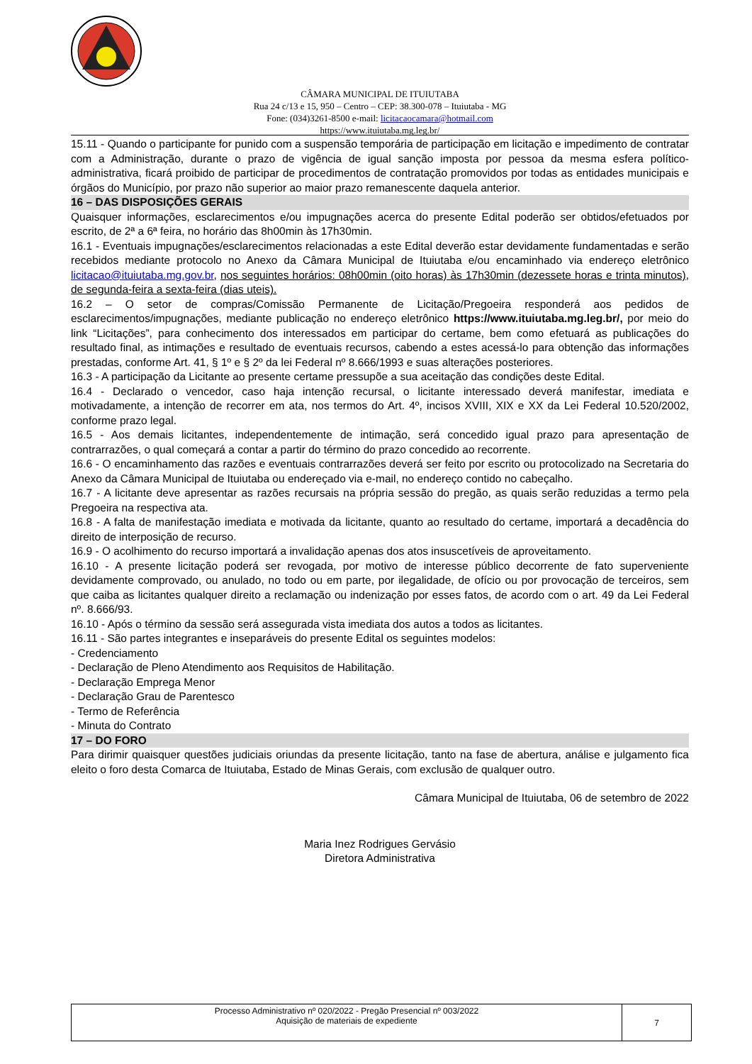CÂMARA MUNICIPAL DE ITUIUTABA
Rua 24 c/13 e 15, 950 – Centro – CEP: 38.300-078 – Ituiutaba - MG
Fone: (034)3261-8500 e-mail: licitacaocamara@hotmail.com
https://www.ituiutaba.mg.leg.br/
15.11 - Quando o participante for punido com a suspensão temporária de participação em licitação e impedimento de contratar com a Administração, durante o prazo de vigência de igual sanção imposta por pessoa da mesma esfera político-administrativa, ficará proibido de participar de procedimentos de contratação promovidos por todas as entidades municipais e órgãos do Município, por prazo não superior ao maior prazo remanescente daquela anterior.
16 – DAS DISPOSIÇÕES GERAIS
Quaisquer informações, esclarecimentos e/ou impugnações acerca do presente Edital poderão ser obtidos/efetuados por escrito, de 2ª a 6ª feira, no horário das 8h00min às 17h30min.
16.1 - Eventuais impugnações/esclarecimentos relacionadas a este Edital deverão estar devidamente fundamentadas e serão recebidos mediante protocolo no Anexo da Câmara Municipal de Ituiutaba e/ou encaminhado via endereço eletrônico licitacao@ituiutaba.mg.gov.br, nos seguintes horários: 08h00min (oito horas) às 17h30min (dezessete horas e trinta minutos), de segunda-feira a sexta-feira (dias uteis).
16.2 – O setor de compras/Comissão Permanente de Licitação/Pregoeira responderá aos pedidos de esclarecimentos/impugnações, mediante publicação no endereço eletrônico https://www.ituiutaba.mg.leg.br/, por meio do link “Licitações”, para conhecimento dos interessados em participar do certame, bem como efetuará as publicações do resultado final, as intimações e resultado de eventuais recursos, cabendo a estes acessá-lo para obtenção das informações prestadas, conforme Art. 41, § 1º e § 2º da lei Federal nº 8.666/1993 e suas alterações posteriores.
16.3 - A participação da Licitante ao presente certame pressupõe a sua aceitação das condições deste Edital.
16.4 - Declarado o vencedor, caso haja intenção recursal, o licitante interessado deverá manifestar, imediata e motivadamente, a intenção de recorrer em ata, nos termos do Art. 4º, incisos XVIII, XIX e XX da Lei Federal 10.520/2002, conforme prazo legal.
16.5 - Aos demais licitantes, independentemente de intimação, será concedido igual prazo para apresentação de contrarrazões, o qual começará a contar a partir do término do prazo concedido ao recorrente.
16.6 - O encaminhamento das razões e eventuais contrarrazões deverá ser feito por escrito ou protocolizado na Secretaria do Anexo da Câmara Municipal de Ituiutaba ou endereçado via e-mail, no endereço contido no cabeçalho.
16.7 - A licitante deve apresentar as razões recursais na própria sessão do pregão, as quais serão reduzidas a termo pela Pregoeira na respectiva ata.
16.8 - A falta de manifestação imediata e motivada da licitante, quanto ao resultado do certame, importará a decadência do direito de interposição de recurso.
16.9 - O acolhimento do recurso importará a invalidação apenas dos atos insuscetíveis de aproveitamento.
16.10 - A presente licitação poderá ser revogada, por motivo de interesse público decorrente de fato superveniente devidamente comprovado, ou anulado, no todo ou em parte, por ilegalidade, de ofício ou por provocação de terceiros, sem que caiba as licitantes qualquer direito a reclamação ou indenização por esses fatos, de acordo com o art. 49 da Lei Federal nº. 8.666/93.
16.10 - Após o término da sessão será assegurada vista imediata dos autos a todos as licitantes.
16.11 - São partes integrantes e inseparáveis do presente Edital os seguintes modelos:
- Credenciamento
- Declaração de Pleno Atendimento aos Requisitos de Habilitação.
- Declaração Emprega Menor
- Declaração Grau de Parentesco
- Termo de Referência
- Minuta do Contrato
17 – DO FORO
Para dirimir quaisquer questões judiciais oriundas da presente licitação, tanto na fase de abertura, análise e julgamento fica eleito o foro desta Comarca de Ituiutaba, Estado de Minas Gerais, com exclusão de qualquer outro.
Câmara Municipal de Ituiutaba, 06 de setembro de 2022
Maria Inez Rodrigues Gervásio
Diretora Administrativa
| Processo Administrativo nº 020/2022 - Pregão Presencial nº 003/2022 Aquisição de materiais de expediente | 7 |